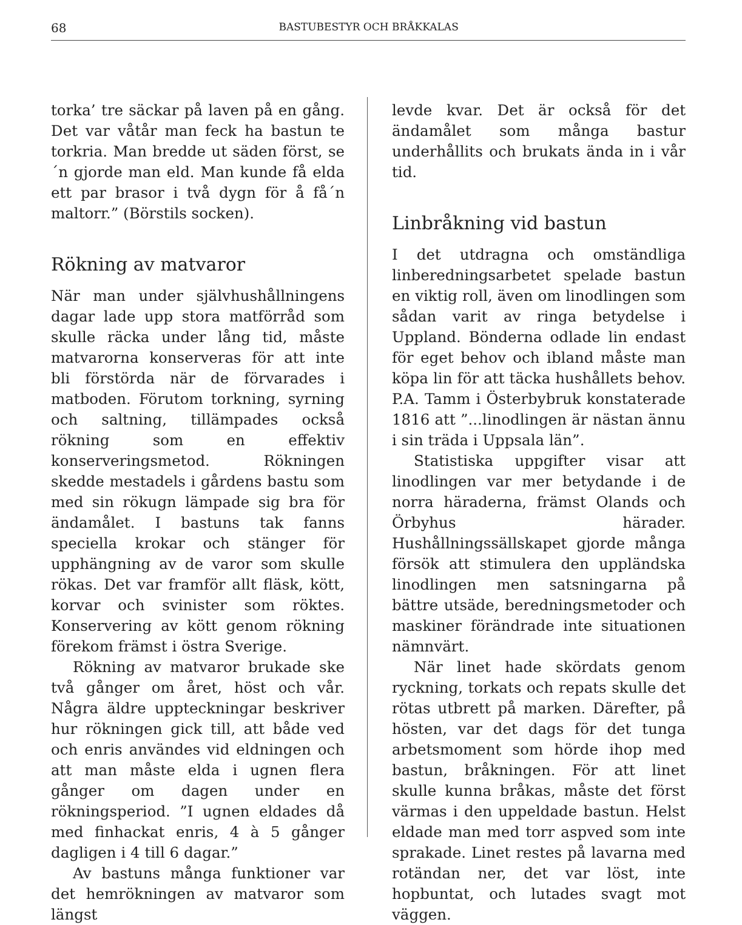68 BASTUBESTYR OCH BRÅKKALAS
torka’ tre säckar på laven på en gång. Det var våtår man feck ha bastun te torkria. Man bredde ut säden först, se´n gjorde man eld. Man kunde få elda ett par brasor i två dygn för å få´n maltorr.” (Börstils socken).
Rökning av matvaror
När man under självhushållningens dagar lade upp stora matförråd som skulle räcka under lång tid, måste matvarorna konserveras för att inte bli förstörda när de förvarades i matboden. Förutom torkning, syrning och saltning, tillämpades också rökning som en effektiv konserveringsmetod. Rökningen skedde mestadels i gårdens bastu som med sin rökugn lämpade sig bra för ändamålet. I bastuns tak fanns speciella krokar och stänger för upphängning av de varor som skulle rökas. Det var framför allt fläsk, kött, korvar och svinister som röktes. Konservering av kött genom rökning förekom främst i östra Sverige.
Rökning av matvaror brukade ske två gånger om året, höst och vår. Några äldre uppteckningar beskriver hur rökningen gick till, att både ved och enris användes vid eldningen och att man måste elda i ugnen flera gånger om dagen under en rökningsperiod. ”I ugnen eldades då med finhackat enris, 4 à 5 gånger dagligen i 4 till 6 dagar.”
Av bastuns många funktioner var det hemrökningen av matvaror som längst
levde kvar. Det är också för det ändamålet som många bastur underhållits och brukats ända in i vår tid.
Linbråkning vid bastun
I det utdragna och omständliga linberedningsarbetet spelade bastun en viktig roll, även om linodlingen som sådan varit av ringa betydelse i Uppland. Bönderna odlade lin endast för eget behov och ibland måste man köpa lin för att täcka hushållets behov. P.A. Tamm i Österbybruk konstaterade 1816 att ”...linodlingen är nästan ännu i sin träda i Uppsala län”.
Statistiska uppgifter visar att linodlingen var mer betydande i de norra häraderna, främst Olands och Örbyhus härader. Hushållningssällskapet gjorde många försök att stimulera den uppländska linodlingen men satsningarna på bättre utsäde, beredningsmetoder och maskiner förändrade inte situationen nämnvärt.
När linet hade skördats genom ryckning, torkats och repats skulle det rötas utbrett på marken. Därefter, på hösten, var det dags för det tunga arbetsmoment som hörde ihop med bastun, bråkningen. För att linet skulle kunna bråkas, måste det först värmas i den uppeldade bastun. Helst eldade man med torr aspved som inte sprakade. Linet restes på lavarna med rotändan ner, det var löst, inte hopbuntat, och lutades svagt mot väggen.